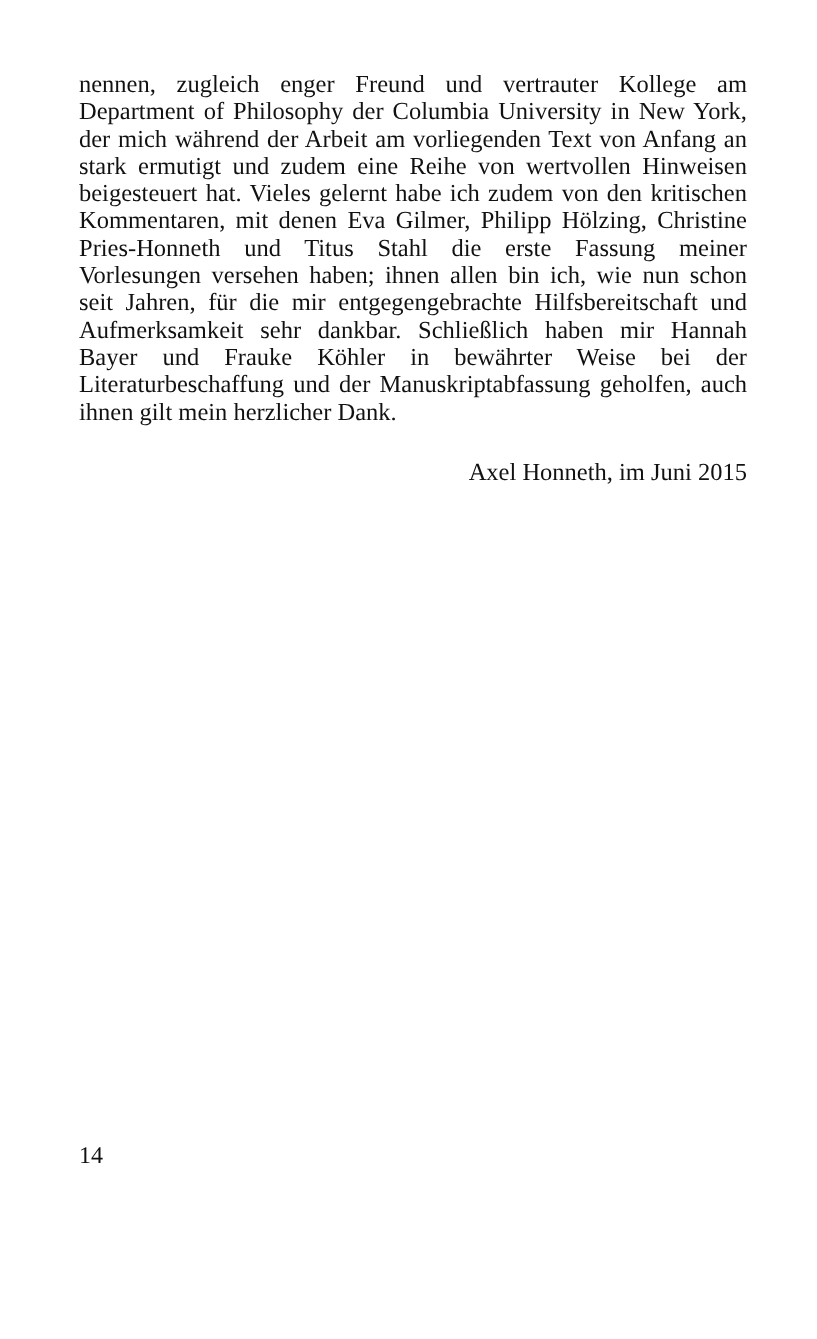nennen, zugleich enger Freund und vertrauter Kollege am Department of Philosophy der Columbia University in New York, der mich während der Arbeit am vorliegenden Text von Anfang an stark ermutigt und zudem eine Reihe von wertvollen Hinweisen beigesteuert hat. Vieles gelernt habe ich zudem von den kritischen Kommentaren, mit denen Eva Gilmer, Philipp Hölzing, Christine Pries-Honneth und Titus Stahl die erste Fassung meiner Vorlesungen versehen haben; ihnen allen bin ich, wie nun schon seit Jahren, für die mir entgegengebrachte Hilfsbereitschaft und Aufmerksamkeit sehr dankbar. Schließlich haben mir Hannah Bayer und Frauke Köhler in bewährter Weise bei der Literaturbeschaffung und der Manuskriptabfassung geholfen, auch ihnen gilt mein herzlicher Dank.
Axel Honneth, im Juni 2015
14